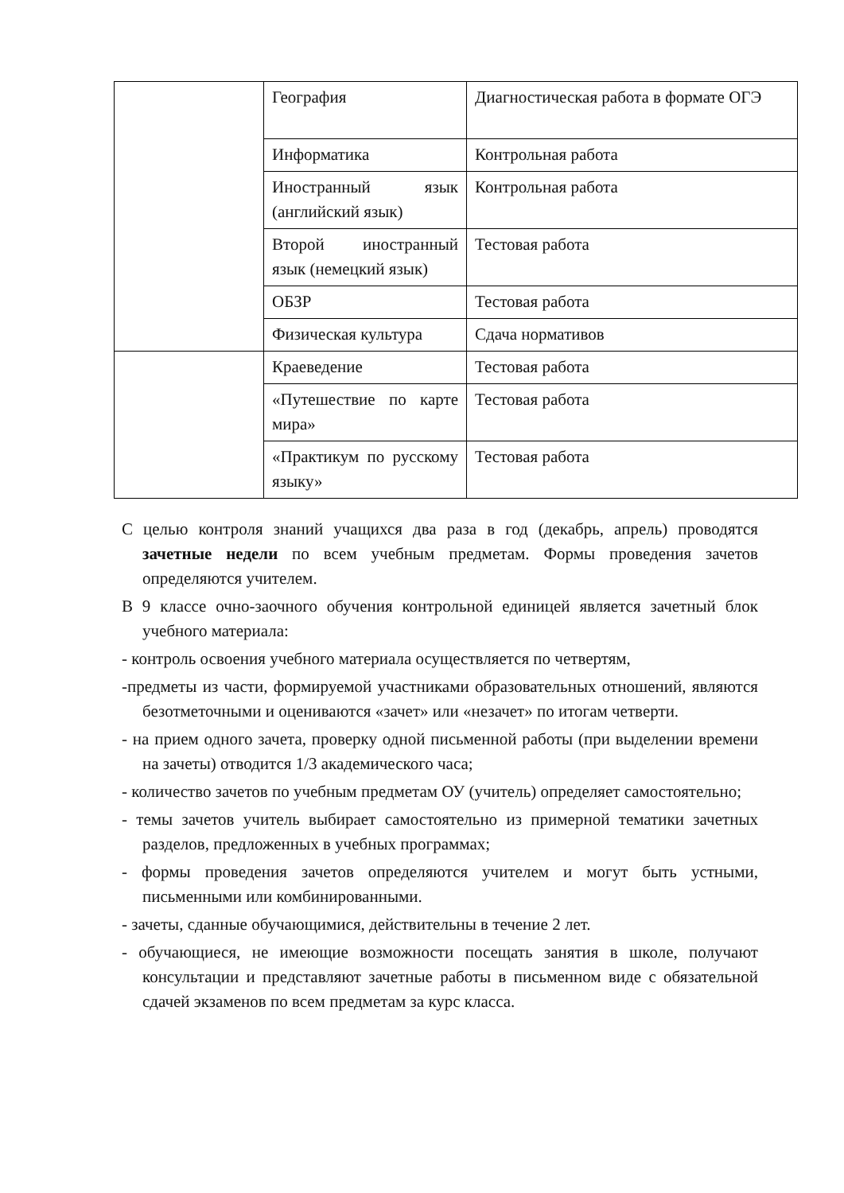| | География | Диагностическая работа в формате ОГЭ |
| | Информатика | Контрольная работа |
| | Иностранный язык (английский язык) | Контрольная работа |
| | Второй иностранный язык (немецкий язык) | Тестовая работа |
| | ОБЗР | Тестовая работа |
| | Физическая культура | Сдача нормативов |
| | Краеведение | Тестовая работа |
| | «Путешествие по карте мира» | Тестовая работа |
| | «Практикум по русскому языку» | Тестовая работа |
С целью контроля знаний учащихся два раза в год (декабрь, апрель) проводятся зачетные недели по всем учебным предметам. Формы проведения зачетов определяются учителем.
В 9 классе очно-заочного обучения контрольной единицей является зачетный блок учебного материала:
- контроль освоения учебного материала осуществляется по четвертям,
-предметы из части, формируемой участниками образовательных отношений, являются безотметочными и оцениваются «зачет» или «незачет» по итогам четверти.
- на прием одного зачета, проверку одной письменной работы (при выделении времени на зачеты) отводится 1/3 академического часа;
- количество зачетов по учебным предметам ОУ (учитель) определяет самостоятельно;
- темы зачетов учитель выбирает самостоятельно из примерной тематики зачетных разделов, предложенных в учебных программах;
- формы проведения зачетов определяются учителем и могут быть устными, письменными или комбинированными.
- зачеты, сданные обучающимися, действительны в течение 2 лет.
- обучающиеся, не имеющие возможности посещать занятия в школе, получают консультации и представляют зачетные работы в письменном виде с обязательной сдачей экзаменов по всем предметам за курс класса.